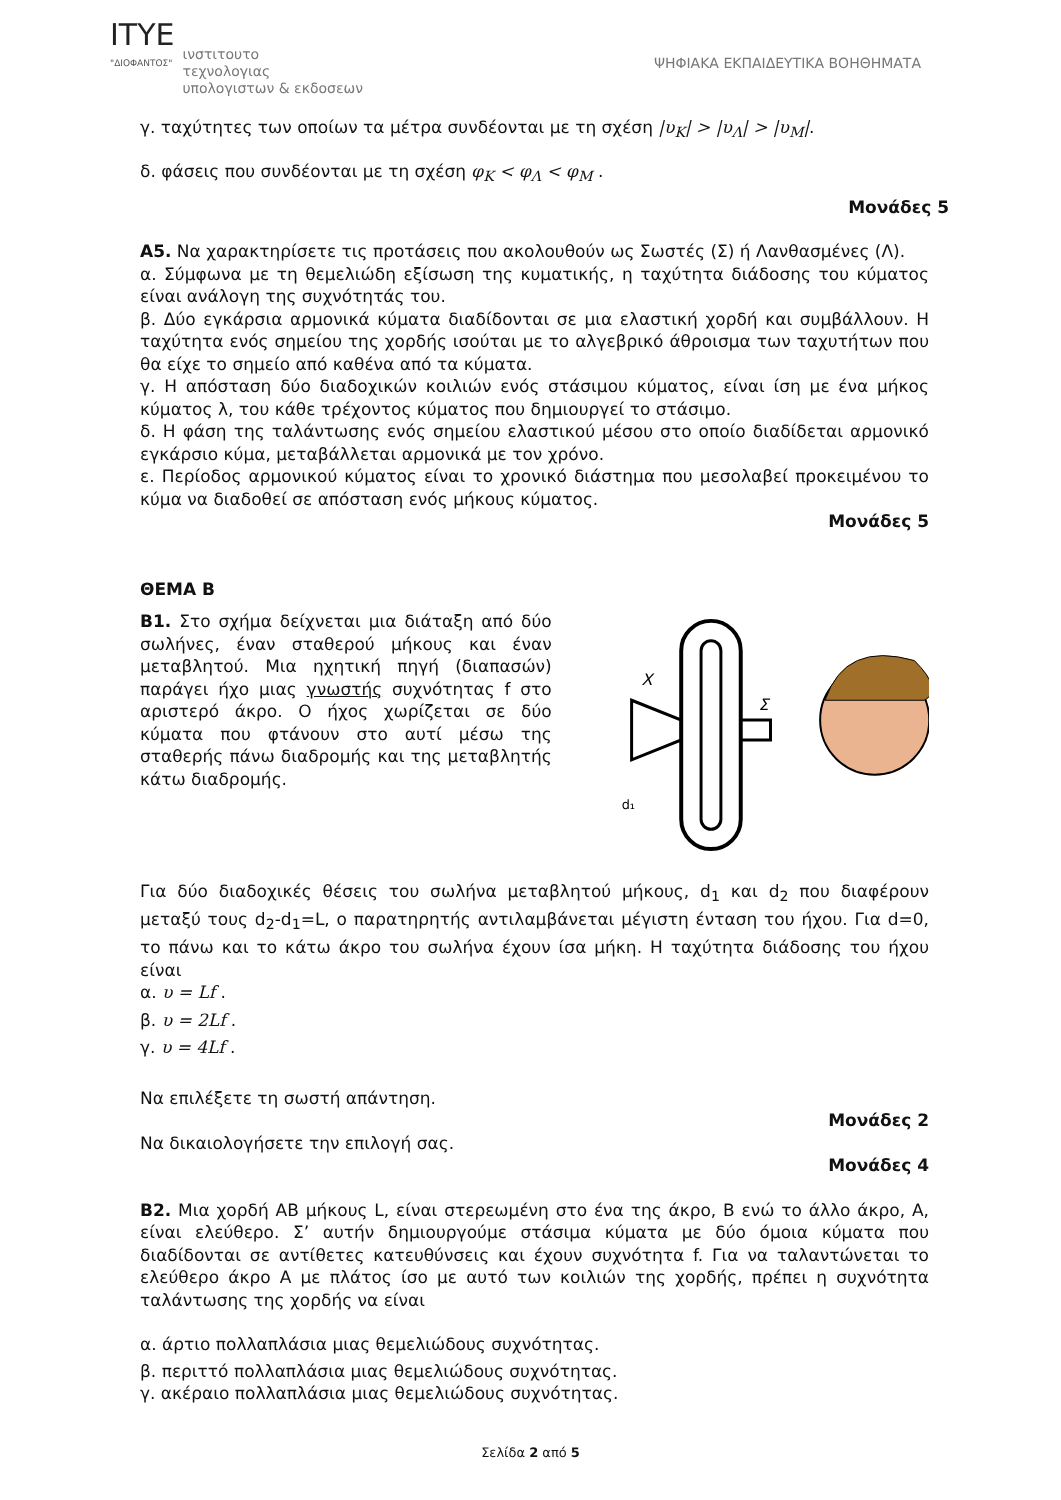ITYE
"ΔΙΟΦΑΝΤΟΣ"
ινστιτουτο
τεχνολογιας
υπολογιστων & εκδοσεων
ΨΗΦΙΑΚΑ ΕΚΠΑΙΔΕΥΤΙΚΑ ΒΟΗΘΗΜΑΤΑ
γ. ταχύτητες των οποίων τα μέτρα συνδέονται με τη σχέση |υ<sub>Κ</sub>| > |υ<sub>Λ</sub>| > |υ<sub>Μ</sub>|.
δ. φάσεις που συνδέονται με τη σχέση φ<sub>Κ</sub> < φ<sub>Λ</sub> < φ<sub>Μ</sub> .
Μονάδες 5
Α5. Να χαρακτηρίσετε τις προτάσεις που ακολουθούν ως Σωστές (Σ) ή Λανθασμένες (Λ).
α. Σύμφωνα με τη θεμελιώδη εξίσωση της κυματικής, η ταχύτητα διάδοσης του κύματος είναι ανάλογη της συχνότητάς του.
β. Δύο εγκάρσια αρμονικά κύματα διαδίδονται σε μια ελαστική χορδή και συμβάλλουν. Η ταχύτητα ενός σημείου της χορδής ισούται με το αλγεβρικό άθροισμα των ταχυτήτων που θα είχε το σημείο από καθένα από τα κύματα.
γ. Η απόσταση δύο διαδοχικών κοιλιών ενός στάσιμου κύματος, είναι ίση με ένα μήκος κύματος λ, του κάθε τρέχοντος κύματος που δημιουργεί το στάσιμο.
δ. Η φάση της ταλάντωσης ενός σημείου ελαστικού μέσου στο οποίο διαδίδεται αρμονικό εγκάρσιο κύμα, μεταβάλλεται αρμονικά με τον χρόνο.
ε. Περίοδος αρμονικού κύματος είναι το χρονικό διάστημα που μεσολαβεί προκειμένου το κύμα να διαδοθεί σε απόσταση ενός μήκους κύματος.
Μονάδες 5
ΘΕΜΑ Β
Β1. Στο σχήμα δείχνεται μια διάταξη από δύο σωλήνες, έναν σταθερού μήκους και έναν μεταβλητού. Μια ηχητική πηγή (διαπασών) παράγει ήχο μιας γνωστής συχνότητας f στο αριστερό άκρο. Ο ήχος χωρίζεται σε δύο κύματα που φτάνουν στο αυτί μέσω της σταθερής πάνω διαδρομής και της μεταβλητής κάτω διαδρομής.
X
Σ
d₁
Για δύο διαδοχικές θέσεις του σωλήνα μεταβλητού μήκους, d<sub>1</sub> και d<sub>2</sub> που διαφέρουν μεταξύ τους d<sub>2</sub>-d<sub>1</sub>=L, ο παρατηρητής αντιλαμβάνεται μέγιστη ένταση του ήχου. Για d=0, το πάνω και το κάτω άκρο του σωλήνα έχουν ίσα μήκη. Η ταχύτητα διάδοσης του ήχου είναι
α. υ = Lf .
β. υ = 2Lf .
γ. υ = 4Lf .
Να επιλέξετε τη σωστή απάντηση.
Μονάδες 2
Να δικαιολογήσετε την επιλογή σας.
Μονάδες 4
Β2. Μια χορδή ΑΒ μήκους L, είναι στερεωμένη στο ένα της άκρο, Β ενώ το άλλο άκρο, Α, είναι ελεύθερο. Σ’ αυτήν δημιουργούμε στάσιμα κύματα με δύο όμοια κύματα που διαδίδονται σε αντίθετες κατευθύνσεις και έχουν συχνότητα f. Για να ταλαντώνεται το ελεύθερο άκρο Α με πλάτος ίσο με αυτό των κοιλιών της χορδής, πρέπει η συχνότητα ταλάντωσης της χορδής να είναι
α. άρτιο πολλαπλάσια μιας θεμελιώδους συχνότητας.
β. περιττό πολλαπλάσια μιας θεμελιώδους συχνότητας.
γ. ακέραιο πολλαπλάσια μιας θεμελιώδους συχνότητας.
Σελίδα 2 από 5